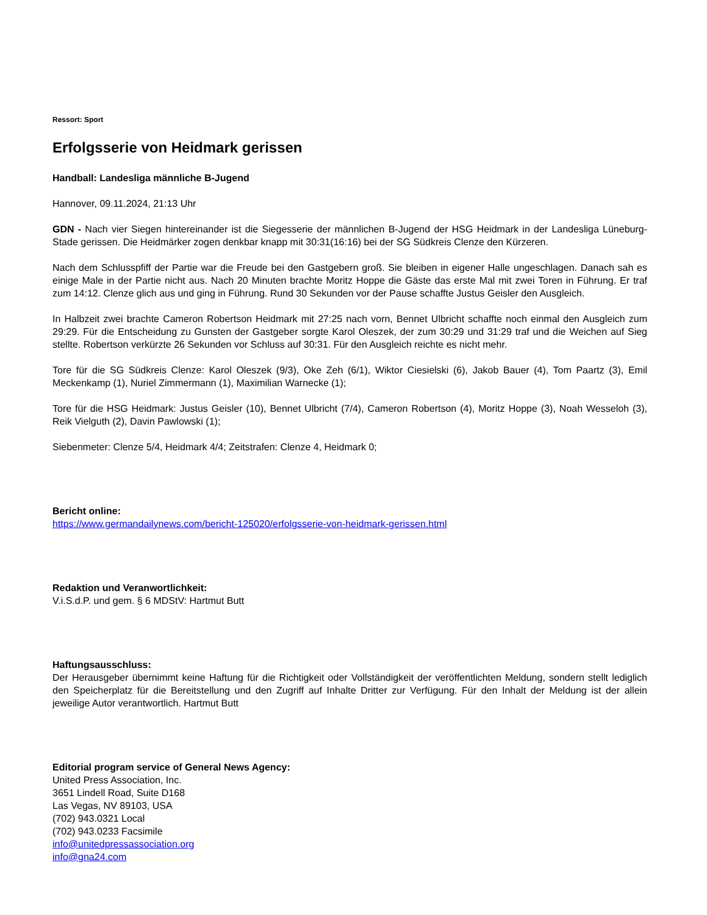Ressort: Sport
Erfolgsserie von Heidmark gerissen
Handball: Landesliga männliche B-Jugend
Hannover, 09.11.2024, 21:13 Uhr
GDN - Nach vier Siegen hintereinander ist die Siegesserie der männlichen B-Jugend der HSG Heidmark in der Landesliga Lüneburg-Stade gerissen. Die Heidmärker zogen denkbar knapp mit 30:31(16:16) bei der SG Südkreis Clenze den Kürzeren.
Nach dem Schlusspfiff der Partie war die Freude bei den Gastgebern groß. Sie bleiben in eigener Halle ungeschlagen. Danach sah es einige Male in der Partie nicht aus. Nach 20 Minuten brachte Moritz Hoppe die Gäste das erste Mal mit zwei Toren in Führung. Er traf zum 14:12. Clenze glich aus und ging in Führung. Rund 30 Sekunden vor der Pause schaffte Justus Geisler den Ausgleich.
In Halbzeit zwei brachte Cameron Robertson Heidmark mit 27:25 nach vorn, Bennet Ulbricht schaffte noch einmal den Ausgleich zum 29:29. Für die Entscheidung zu Gunsten der Gastgeber sorgte Karol Oleszek, der zum 30:29 und 31:29 traf und die Weichen auf Sieg stellte. Robertson verkürzte 26 Sekunden vor Schluss auf 30:31. Für den Ausgleich reichte es nicht mehr.
Tore für die SG Südkreis Clenze: Karol Oleszek (9/3), Oke Zeh (6/1), Wiktor Ciesielski (6), Jakob Bauer (4), Tom Paartz (3), Emil Meckenkamp (1), Nuriel Zimmermann (1), Maximilian Warnecke (1);
Tore für die HSG Heidmark: Justus Geisler (10), Bennet Ulbricht (7/4), Cameron Robertson (4), Moritz Hoppe (3), Noah Wesseloh (3), Reik Vielguth (2), Davin Pawlowski (1);
Siebenmeter: Clenze 5/4, Heidmark 4/4; Zeitstrafen: Clenze 4, Heidmark 0;
Bericht online:
https://www.germandailynews.com/bericht-125020/erfolgsserie-von-heidmark-gerissen.html
Redaktion und Veranwortlichkeit:
V.i.S.d.P. und gem. § 6 MDStV: Hartmut Butt
Haftungsausschluss:
Der Herausgeber übernimmt keine Haftung für die Richtigkeit oder Vollständigkeit der veröffentlichten Meldung, sondern stellt lediglich den Speicherplatz für die Bereitstellung und den Zugriff auf Inhalte Dritter zur Verfügung. Für den Inhalt der Meldung ist der allein jeweilige Autor verantwortlich. Hartmut Butt
Editorial program service of General News Agency:
United Press Association, Inc.
3651 Lindell Road, Suite D168
Las Vegas, NV 89103, USA
(702) 943.0321 Local
(702) 943.0233 Facsimile
info@unitedpressassociation.org
info@gna24.com